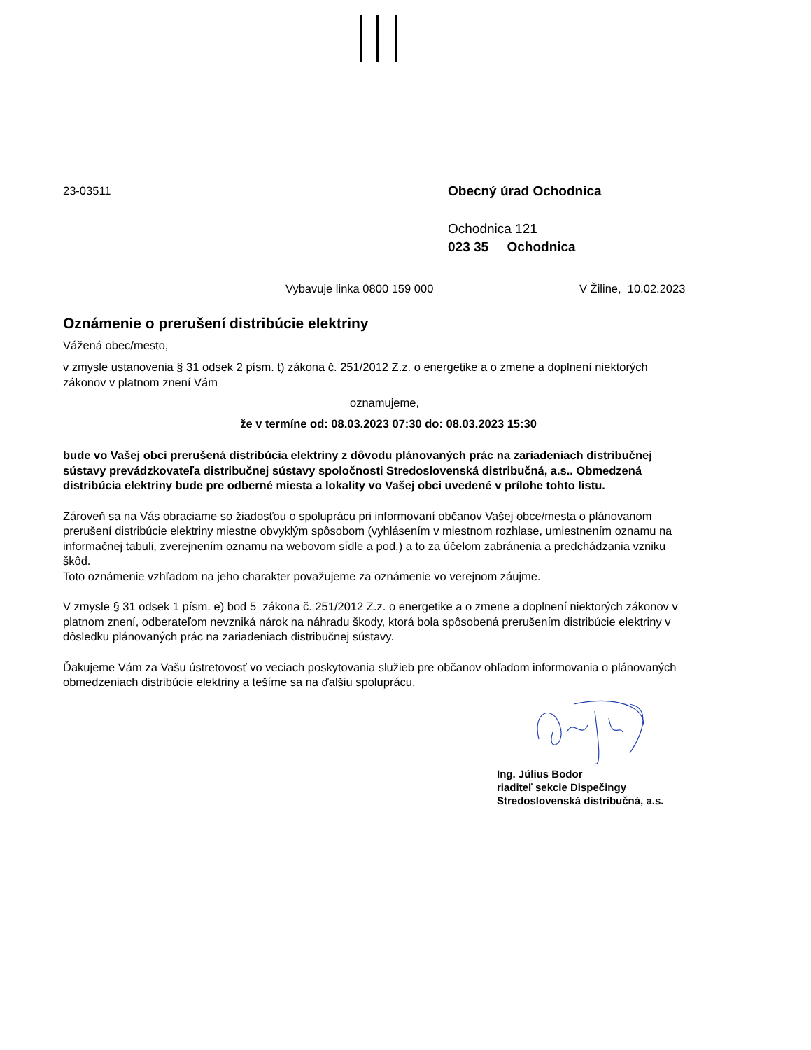23-03511
Obecný úrad Ochodnica
Ochodnica 121
023 35 Ochodnica
Vybavuje linka 0800 159 000 V Žiline, 10.02.2023
Oznámenie o prerušení distribúcie elektriny
Vážená obec/mesto,
v zmysle ustanovenia § 31 odsek 2 písm. t) zákona č. 251/2012 Z.z. o energetike a o zmene a doplnení niektorých zákonov v platnom znení Vám
oznamujeme,
že v termíne od: 08.03.2023 07:30 do: 08.03.2023 15:30
bude vo Vašej obci prerušená distribúcia elektriny z dôvodu plánovaných prác na zariadeniach distribučnej sústavy prevádzkovateľa distribučnej sústavy spoločnosti Stredoslovenská distribučná, a.s.. Obmedzená distribúcia elektriny bude pre odberné miesta a lokality vo Vašej obci uvedené v prílohe tohto listu.
Zároveň sa na Vás obraciame so žiadosťou o spoluprácu pri informovaní občanov Vašej obce/mesta o plánovanom prerušení distribúcie elektriny miestne obvyklým spôsobom (vyhlásením v miestnom rozhlase, umiestnením oznamu na informačnej tabuli, zverejnením oznamu na webovom sídle a pod.) a to za účelom zabránenia a predchádzania vzniku škôd.
Toto oznámenie vzhľadom na jeho charakter považujeme za oznámenie vo verejnom záujme.
V zmysle § 31 odsek 1 písm. e) bod 5 zákona č. 251/2012 Z.z. o energetike a o zmene a doplnení niektorých zákonov v platnom znení, odberateľom nevzniká nárok na náhradu škody, ktorá bola spôsobená prerušením distribúcie elektriny v dôsledku plánovaných prác na zariadeniach distribučnej sústavy.
Ďakujeme Vám za Vašu ústretovosť vo veciach poskytovania služieb pre občanov ohľadom informovania o plánovaných obmedzeniach distribúcie elektriny a tešíme sa na ďalšiu spoluprácu.
Ing. Július Bodor
riaditeľ sekcie Dispečingy
Stredoslovenská distribučná, a.s.